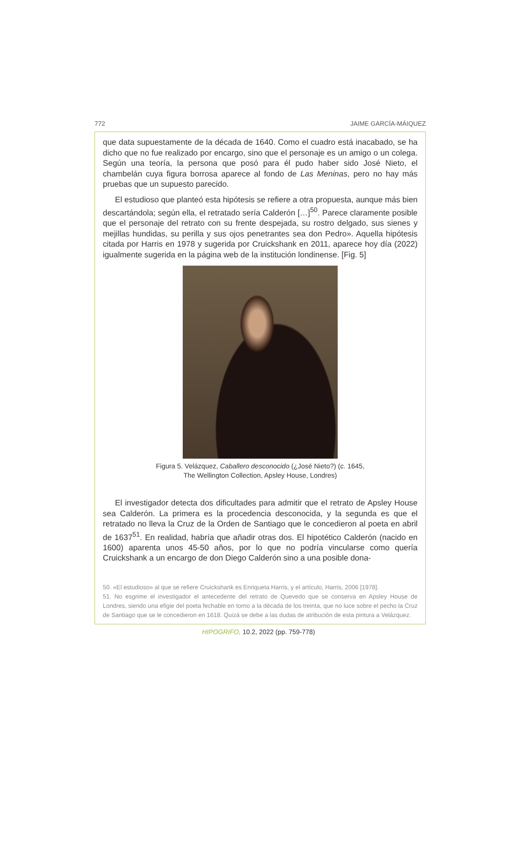772 JAIME GARCÍA-MÁIQUEZ
que data supuestamente de la década de 1640. Como el cuadro está inacabado, se ha dicho que no fue realizado por encargo, sino que el personaje es un amigo o un colega. Según una teoría, la persona que posó para él pudo haber sido José Nieto, el chambelán cuya figura borrosa aparece al fondo de Las Meninas, pero no hay más pruebas que un supuesto parecido.
El estudioso que planteó esta hipótesis se refiere a otra propuesta, aunque más bien descartándola; según ella, el retratado sería Calderón […]<sup>50</sup>. Parece claramente posible que el personaje del retrato con su frente despejada, su rostro delgado, sus sienes y mejillas hundidas, su perilla y sus ojos penetrantes sea don Pedro». Aquella hipótesis citada por Harris en 1978 y sugerida por Cruickshank en 2011, aparece hoy día (2022) igualmente sugerida en la página web de la institución londinense. [Fig. 5]
Figura 5. Velázquez, Caballero desconocido (¿José Nieto?) (c. 1645,
The Wellington Collection, Apsley House, Londres)
El investigador detecta dos dificultades para admitir que el retrato de Apsley House sea Calderón. La primera es la procedencia desconocida, y la segunda es que el retratado no lleva la Cruz de la Orden de Santiago que le concedieron al poeta en abril de 1637<sup>51</sup>. En realidad, habría que añadir otras dos. El hipotético Calderón (nacido en 1600) aparenta unos 45-50 años, por lo que no podría vincularse como quería Cruickshank a un encargo de don Diego Calderón sino a una posible dona-
50. «El estudioso» al que se refiere Cruickshank es Enriqueta Harris, y el artículo, Harris, 2006 [1978].
51. No esgrime el investigador el antecedente del retrato de Quevedo que se conserva en Apsley House de Londres, siendo una efigie del poeta fechable en torno a la década de los treinta, que no luce sobre el pecho la Cruz de Santiago que se le concedieron en 1618. Quizá se debe a las dudas de atribución de esta pintura a Velázquez.
HIPOGRIFO, 10.2, 2022 (pp. 759-778)